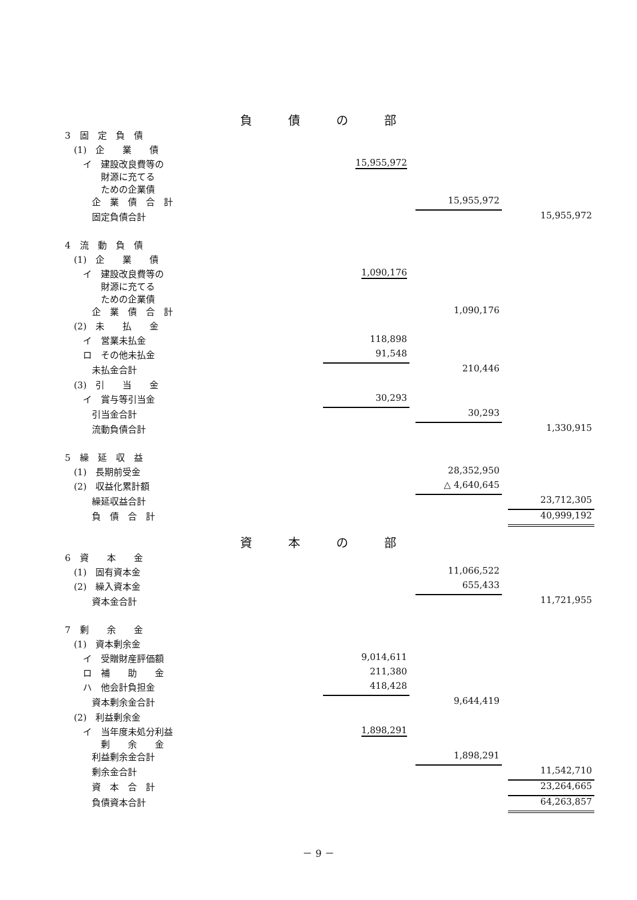負債の部
| 3 固 定 負 債 | | | | | |
| (1) 企 業 債 | | | | | |
| イ 建設改良費等の 財源に充てる ための企業債 | 15,955,972 | | | | |
| 企 業 債 合 計 | | | 15,955,972 | | |
| 固定負債合計 | | | | | 15,955,972 |
| 4 流 動 負 債 | | | | | |
| (1) 企 業 債 | | | | | |
| イ 建設改良費等の 財源に充てる ための企業債 | 1,090,176 | | | | |
| 企 業 債 合 計 | | | 1,090,176 | | |
| (2) 未 払 金 | | | | | |
| イ 営業未払金 | 118,898 | | | | |
| ロ その他未払金 | 91,548 | | | | |
| 未払金合計 | | | 210,446 | | |
| (3) 引 当 金 | | | | | |
| イ 賞与等引当金 | 30,293 | | | | |
| 引当金合計 | | | 30,293 | | |
| 流動負債合計 | | | | | 1,330,915 |
| 5 繰 延 収 益 | | | | | |
| (1) 長期前受金 | | | 28,352,950 | | |
| (2) 収益化累計額 | | | △ 4,640,645 | | |
| 繰延収益合計 | | | | | 23,712,305 |
| 負 債 合 計 | | | | | 40,999,192 |
資本の部
| 6 資 本 金 | | | | | |
| (1) 固有資本金 | | | 11,066,522 | | |
| (2) 繰入資本金 | | | 655,433 | | |
| 資本金合計 | | | | | 11,721,955 |
| 7 剰 余 金 | | | | | |
| (1) 資本剰余金 | | | | | |
| イ 受贈財産評価額 | 9,014,611 | | | | |
| ロ 補 助 金 | 211,380 | | | | |
| ハ 他会計負担金 | 418,428 | | | | |
| 資本剰余金合計 | | | 9,644,419 | | |
| (2) 利益剰余金 | | | | | |
| イ 当年度未処分利益 剰 余 金 | 1,898,291 | | | | |
| 利益剰余金合計 | | | 1,898,291 | | |
| 剰余金合計 | | | | | 11,542,710 |
| 資 本 合 計 | | | | | 23,264,665 |
| 負債資本合計 | | | | | 64,263,857 |
－ 9 －